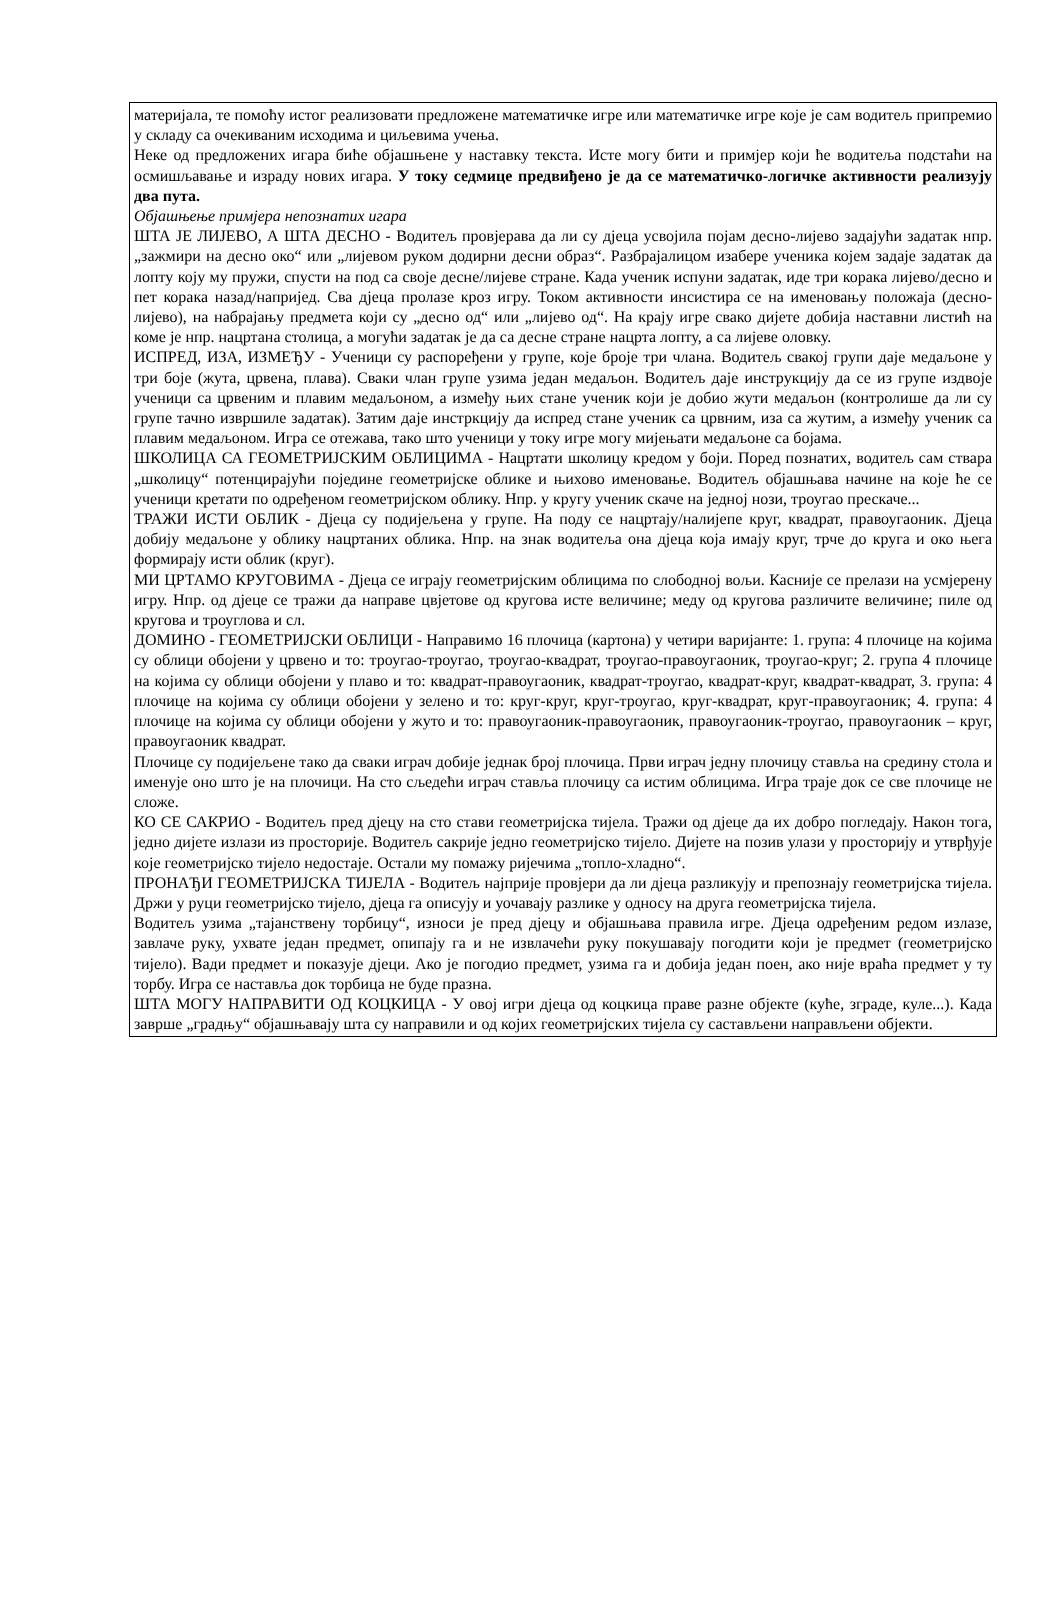материјала, те помоћу истог реализовати предложене математичке игре или математичке игре које је сам водитељ припремио у складу са очекиваним исходима и циљевима учења.
Неке од предложених игара биће објашњене у наставку текста. Исте могу бити и примјер који ће водитеља подстаћи на осмишљавање и израду нових игара. У току седмице предвиђено је да се математичко-логичке активности реализују два пута.
Објашњење примјера непознатих игара
ШТА ЈЕ ЛИЈЕВО, А ШТА ДЕСНО - Водитељ провјерава да ли су дјеца усвојила појам десно-лијево задајући задатак нпр. „зажмири на десно око“ или „лијевом руком додирни десни образ“. Разбрајалицом изабере ученика којем задаје задатак да лопту коју му пружи, спусти на под са своје десне/лијеве стране. Када ученик испуни задатак, иде три корака лијево/десно и пет корака назад/напријед. Сва дјеца пролазе кроз игру. Током активности инсистира се на именовању положаја (десно-лијево), на набрајању предмета који су „десно од“ или „лијево од“. На крају игре свако дијете добија наставни листић на коме је нпр. нацртана столица, а могући задатак је да са десне стране нацрта лопту, а са лијеве оловку.
ИСПРЕД, ИЗА, ИЗМЕЂУ - Ученици су распоређени у групе, које броје три члана. Водитељ свакој групи даје медаљоне у три боје (жута, црвена, плава). Сваки члан групе узима један медаљон. Водитељ даје инструкцију да се из групе издвоје ученици са црвеним и плавим медаљоном, а између њих стане ученик који је добио жути медаљон (контролише да ли су групе тачно извршиле задатак). Затим даје инстркцију да испред стане ученик са црвним, иза са жутим, а између ученик са плавим медаљоном. Игра се отежава, тако што ученици у току игре могу мијењати медаљоне са бојама.
ШКОЛИЦА СА ГЕОМЕТРИЈСКИМ ОБЛИЦИМА - Нацртати школицу кредом у боји. Поред познатих, водитељ сам ствара „школицу“ потенцирајући поједине геометријске облике и њихово именовање. Водитељ објашњава начине на које ће се ученици кретати по одређеном геометријском облику. Нпр. у кругу ученик скаче на једној нози, троугао прескаче...
ТРАЖИ ИСТИ ОБЛИК - Дјеца су подијељена у групе. На поду се нацртају/налијепе круг, квадрат, правоугаоник. Дјеца добију медаљоне у облику нацртаних облика. Нпр. на знак водитеља она дјеца која имају круг, трче до круга и око њега формирају исти облик (круг).
МИ ЦРТАМО КРУГОВИМА - Дјеца се играју геометријским облицима по слободној вољи. Касније се прелази на усмјерену игру. Нпр. од дјеце се тражи да направе цвјетове од кругова исте величине; меду од кругова различите величине; пиле од кругова и троуглова и сл.
ДОМИНО - ГЕОМЕТРИЈСКИ ОБЛИЦИ - Направимо 16 плочица (картона) у четири варијанте: 1. група: 4 плочице на којима су облици обојени у црвено и то: троугао-троугао, троугао-квадрат, троугао-правоугаоник, троугао-круг; 2. група 4 плочице на којима су облици обојени у плаво и то: квадрат-правоугаоник, квадрат-троугао, квадрат-круг, квадрат-квадрат, 3. група: 4 плочице на којима су облици обојени у зелено и то: круг-круг, круг-троугао, круг-квадрат, круг-правоугаоник; 4. група: 4 плочице на којима су облици обојени у жуто и то: правоугаоник-правоугаоник, правоугаоник-троугао, правоугаоник – круг, правоугаоник квадрат.
Плочице су подијељене тако да сваки играч добије једнак број плочица. Први играч једну плочицу ставља на средину стола и именује оно што је на плочици. На сто сљедећи играч ставља плочицу са истим облицима. Игра траје док се све плочице не сложе.
КО СЕ САКРИО - Водитељ пред дјецу на сто стави геометријска тијела. Тражи од дјеце да их добро погледају. Након тога, једно дијете излази из просторије. Водитељ сакрије једно геометријско тијело. Дијете на позив улази у просторију и утврђује које геометријско тијело недостаје. Остали му помажу ријечима „топло-хладно“.
ПРОНАЂИ ГЕОМЕТРИЈСКА ТИЈЕЛА - Водитељ најприје провјери да ли дјеца разликују и препознају геометријска тијела. Држи у руци геометријско тијело, дјеца га описују и уочавају разлике у односу на друга геометријска тијела.
Водитељ узима „тајанствену торбицу“, износи је пред дјецу и објашњава правила игре. Дјеца одређеним редом излазе, завлаче руку, ухвате један предмет, опипају га и не извлачећи руку покушавају погодити који је предмет (геометријско тијело). Вади предмет и показује дјеци. Ако је погодио предмет, узима га и добија један поен, ако није враћа предмет у ту торбу. Игра се наставља док торбица не буде празна.
ШТА МОГУ НАПРАВИТИ ОД КОЦКИЦА - У овој игри дјеца од коцкица праве разне објекте (куће, зграде, куле...). Када заврше „градњу“ објашњавају шта су направили и од којих геометријских тијела су састављени направљени објекти.